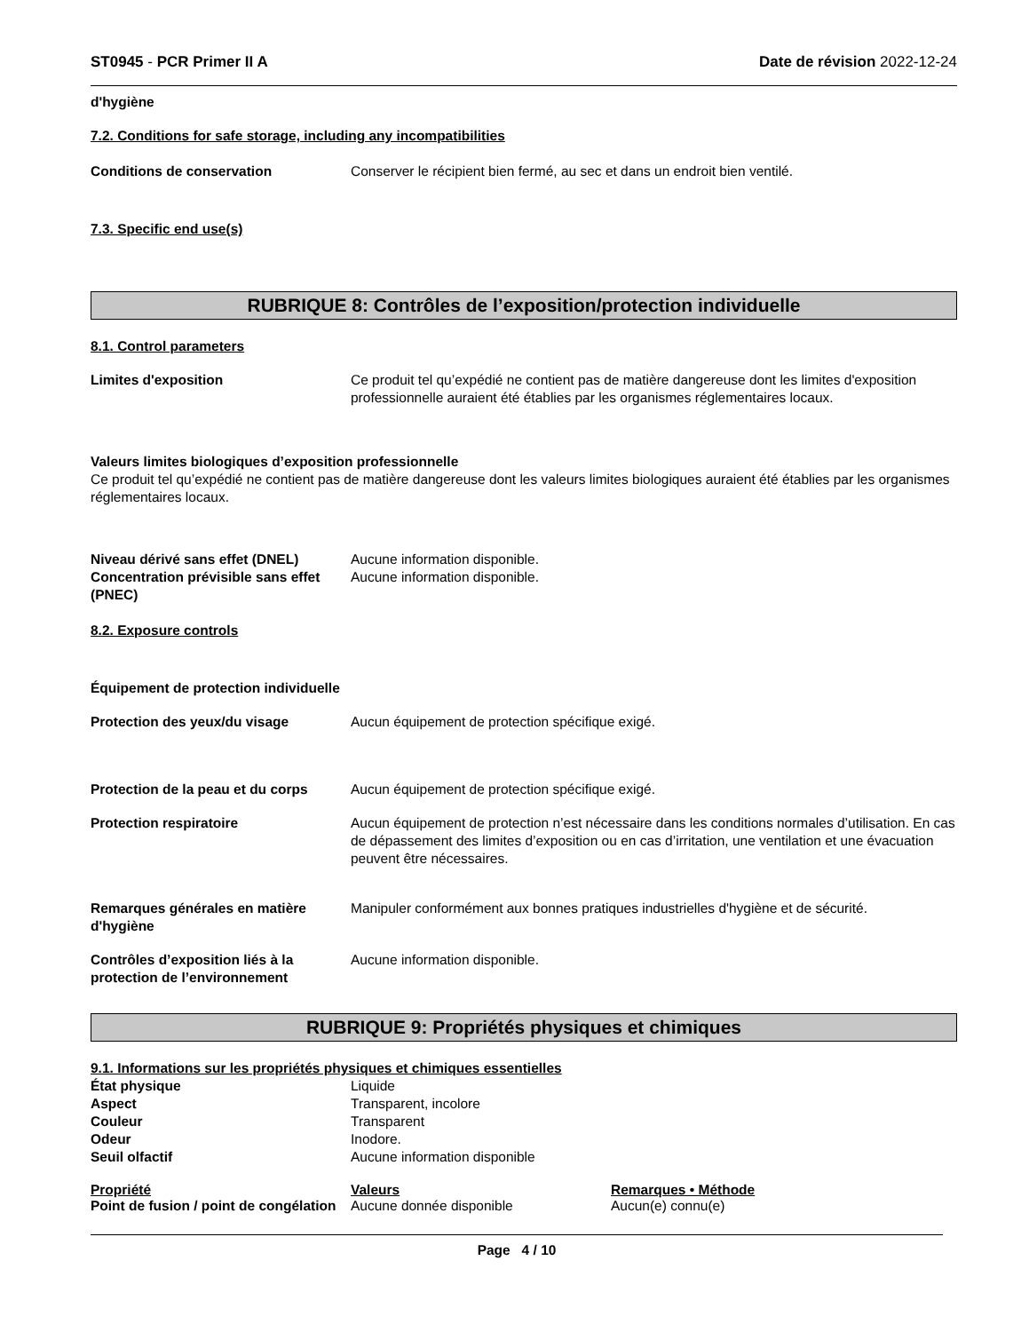ST0945 - PCR Primer II A Date de révision 2022-12-24
d'hygiène
7.2. Conditions for safe storage, including any incompatibilities
Conditions de conservation Conserver le récipient bien fermé, au sec et dans un endroit bien ventilé.
7.3. Specific end use(s)
RUBRIQUE 8: Contrôles de l’exposition/protection individuelle
8.1. Control parameters
Limites d'exposition Ce produit tel qu’expédié ne contient pas de matière dangereuse dont les limites d'exposition professionnelle auraient été établies par les organismes réglementaires locaux.
Valeurs limites biologiques d’exposition professionnelle
Ce produit tel qu’expédié ne contient pas de matière dangereuse dont les valeurs limites biologiques auraient été établies par les organismes réglementaires locaux.
Niveau dérivé sans effet (DNEL) Aucune information disponible.
Concentration prévisible sans effet (PNEC)
Aucune information disponible.
8.2. Exposure controls
Équipement de protection individuelle
Protection des yeux/du visage Aucun équipement de protection spécifique exigé.
Protection de la peau et du corps
Aucun équipement de protection spécifique exigé.
Protection respiratoire Aucun équipement de protection n’est nécessaire dans les conditions normales d’utilisation. En cas de dépassement des limites d’exposition ou en cas d’irritation, une ventilation et une évacuation peuvent être nécessaires.
Remarques générales en matière d'hygiène
Manipuler conformément aux bonnes pratiques industrielles d'hygiène et de sécurité.
Contrôles d’exposition liés à la protection de l’environnement
Aucune information disponible.
RUBRIQUE 9: Propriétés physiques et chimiques
9.1. Informations sur les propriétés physiques et chimiques essentielles
État physique Liquide
Aspect Transparent, incolore
Couleur Transparent
Odeur Inodore.
Seuil olfactif Aucune information disponible
| Propriété | Valeurs | Remarques • Méthode |
| --- | --- | --- |
| Point de fusion / point de congélation | Aucune donnée disponible | Aucun(e) connu(e) |
Page 4 / 10